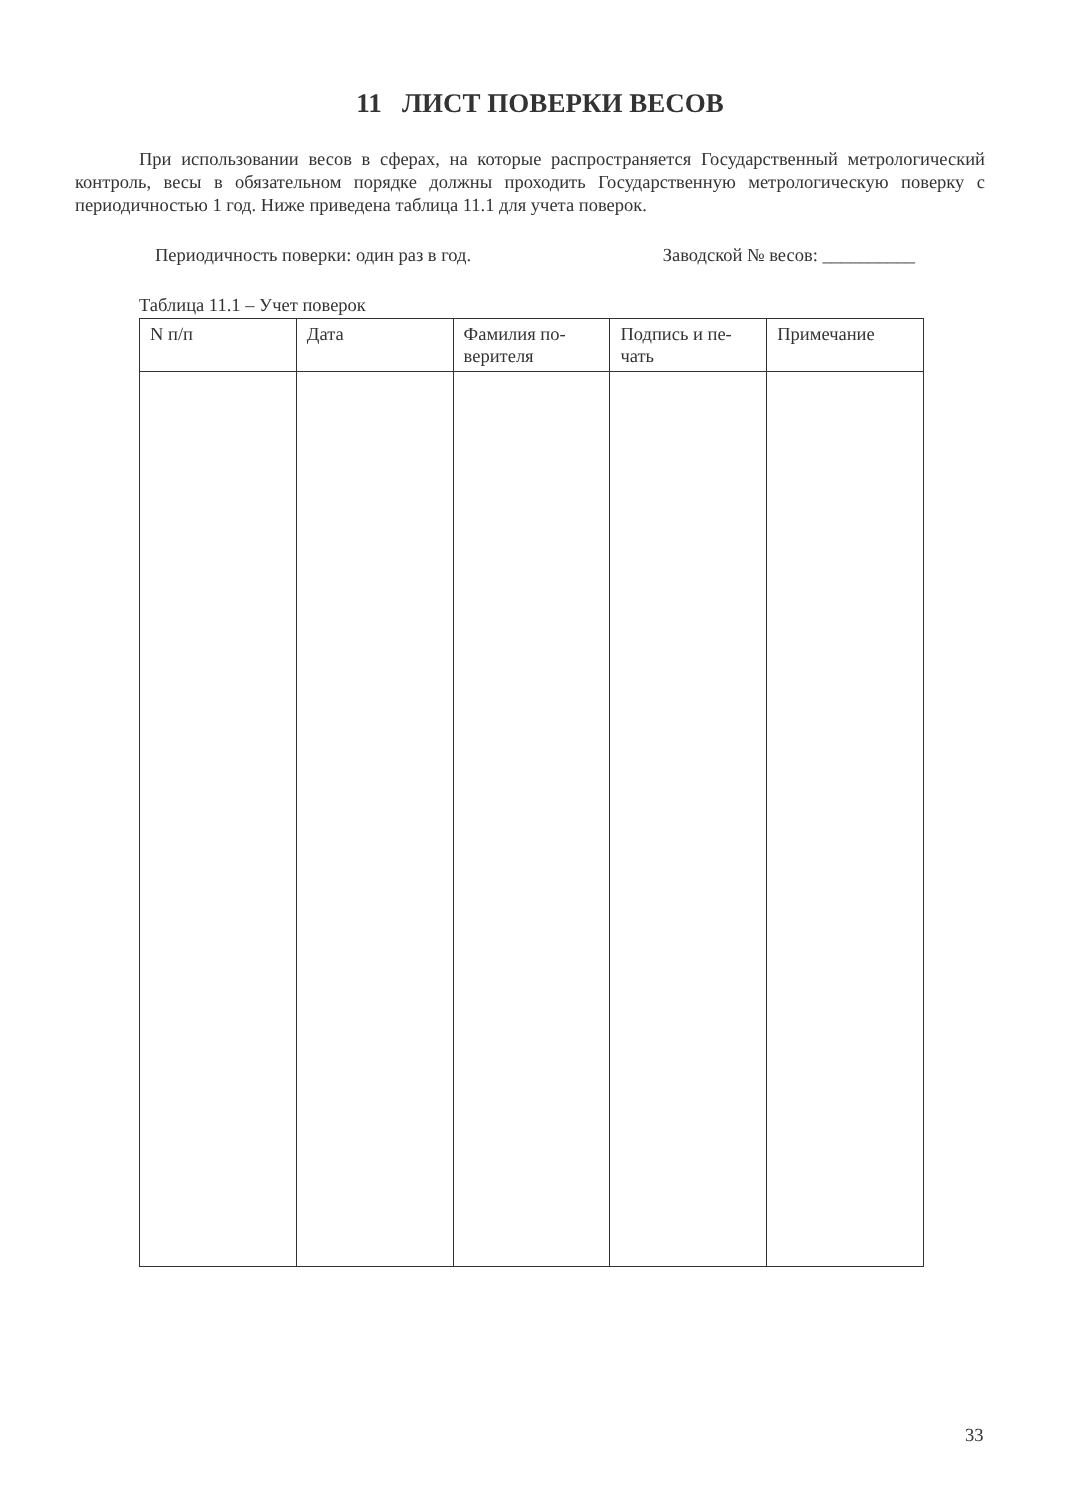11 ЛИСТ ПОВЕРКИ ВЕСОВ
При использовании весов в сферах, на которые распространяется Государственный метрологический контроль, весы в обязательном порядке должны проходить Государственную метрологическую поверку с периодичностью 1 год. Ниже приведена таблица 11.1 для учета поверок.
Периодичность поверки: один раз в год. Заводской № весов: __________
Таблица 11.1 – Учет поверок
| N п/п | Дата | Фамилия по- верителя | Подпись и пе- чать | Примечание |
| --- | --- | --- | --- | --- |
33